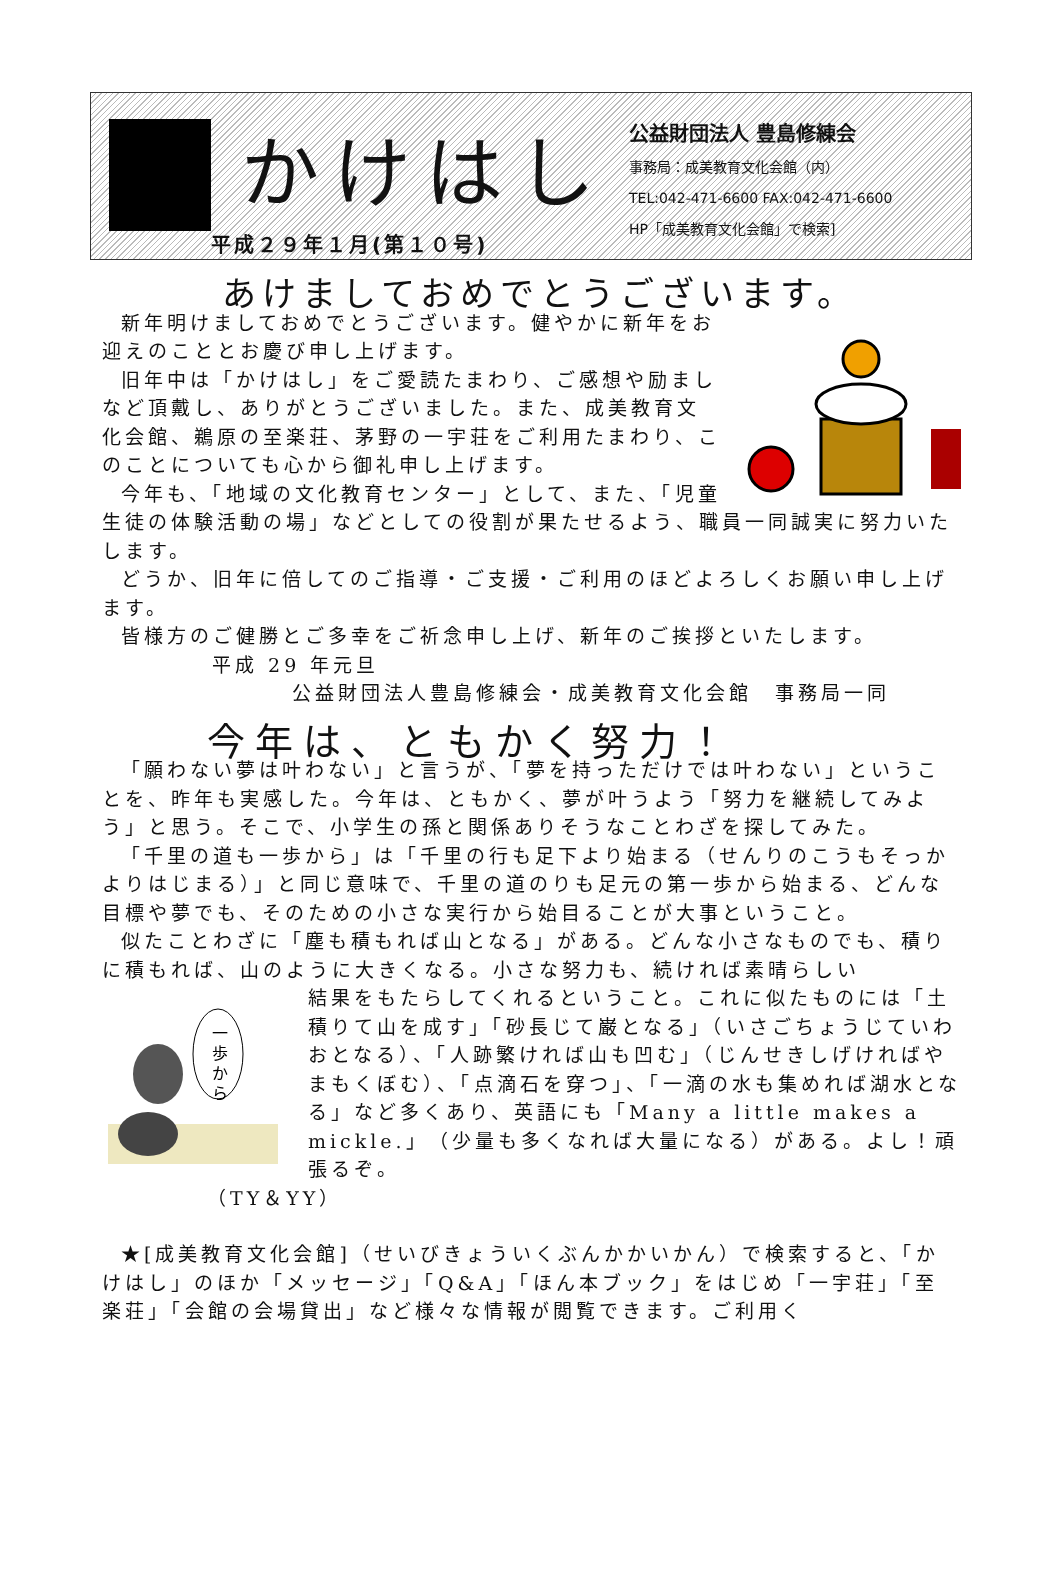かけはし
平成２９年１月(第１０号)
公益財団法人 豊島修練会
事務局：成美教育文化会館（内）
TEL:042-471-6600 FAX:042-471-6600
HP「成美教育文化会館」で検索]
あけましておめでとうございます。
新年明けましておめでとうございます。健やかに新年をお迎えのこととお慶び申し上げます。
旧年中は「かけはし」をご愛読たまわり、ご感想や励ましなど頂戴し、ありがとうございました。また、成美教育文化会館、鵜原の至楽荘、茅野の一宇荘をご利用たまわり、このことについても心から御礼申し上げます。
今年も、「地域の文化教育センター」として、また、「児童生徒の体験活動の場」などとしての役割が果たせるよう、職員一同誠実に努力いたします。
どうか、旧年に倍してのご指導・ご支援・ご利用のほどよろしくお願い申し上げます。
皆様方のご健勝とご多幸をご祈念申し上げ、新年のご挨拶といたします。
平成 29 年元旦
公益財団法人豊島修練会・成美教育文化会館　事務局一同
今年は、ともかく努力！
「願わない夢は叶わない」と言うが、「夢を持っただけでは叶わない」ということを、昨年も実感した。今年は、ともかく、夢が叶うよう「努力を継続してみよう」と思う。そこで、小学生の孫と関係ありそうなことわざを探してみた。
「千里の道も一歩から」は「千里の行も足下より始まる（せんりのこうもそっかよりはじまる）」と同じ意味で、千里の道のりも足元の第一歩から始まる、どんな目標や夢でも、そのための小さな実行から始目ることが大事ということ。
似たことわざに「塵も積もれば山となる」がある。どんな小さなものでも、積りに積もれば、山のように大きくなる。小さな努力も、続ければ素晴らしい
一
歩
か
ら
結果をもたらしてくれるということ。これに似たものには「土積りて山を成す」「砂長じて巌となる」（いさごちょうじていわおとなる）、「人跡繁ければ山も凹む」（じんせきしげければやまもくぼむ）、「点滴石を穿つ」、「一滴の水も集めれば湖水となる」など多くあり、英語にも「Many a little makes a mickle.」（少量も多くなれば大量になる）がある。よし！頑張るぞ。
（TY＆YY）
★[成美教育文化会館]（せいびきょういくぶんかかいかん）で検索すると、「かけはし」のほか「メッセージ」「Q&A」「ほん本ブック」をはじめ「一宇荘」「至楽荘」「会館の会場貸出」など様々な情報が閲覧できます。ご利用く